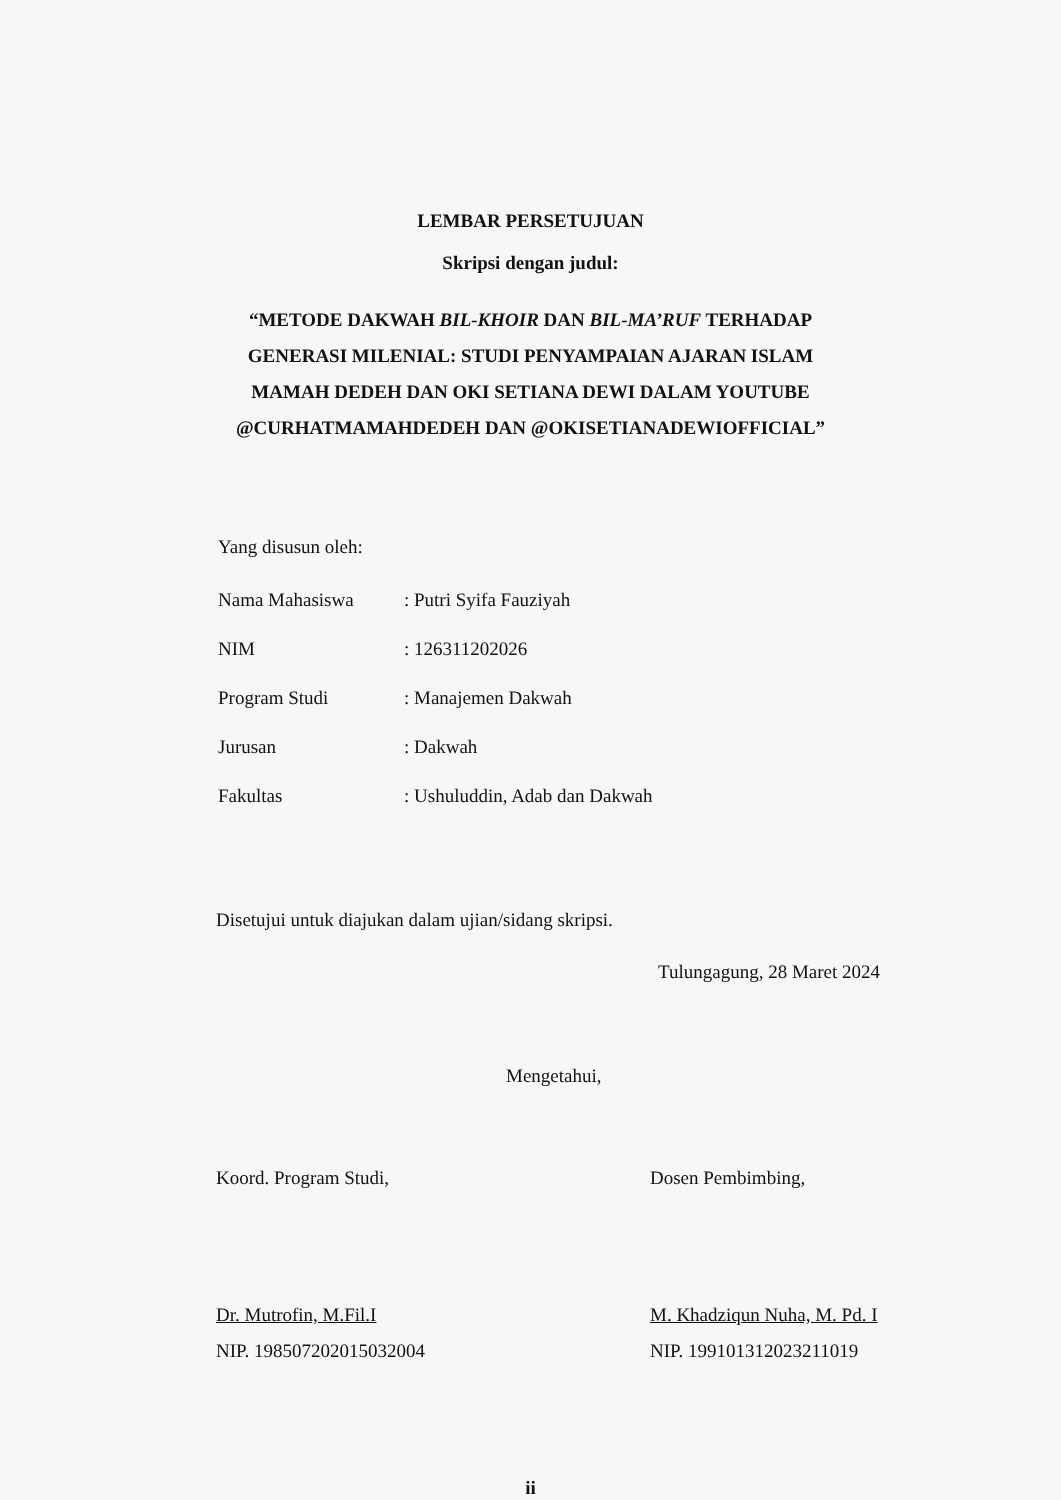LEMBAR PERSETUJUAN
Skripsi dengan judul:
“METODE DAKWAH BIL-KHOIR DAN BIL-MA’RUF TERHADAP GENERASI MILENIAL: STUDI PENYAMPAIAN AJARAN ISLAM MAMAH DEDEH DAN OKI SETIANA DEWI DALAM YOUTUBE @CURHATMAMAHDEDEH DAN @OKISETIANADEWIOFFICIAL”
Yang disusun oleh:
| Nama Mahasiswa | : Putri Syifa Fauziyah |
| NIM | : 126311202026 |
| Program Studi | : Manajemen Dakwah |
| Jurusan | : Dakwah |
| Fakultas | : Ushuluddin, Adab dan Dakwah |
Disetujui untuk diajukan dalam ujian/sidang skripsi.
Tulungagung, 28 Maret 2024
Mengetahui,
Koord. Program Studi,
Dr. Mutrofin, M.Fil.I
NIP. 198507202015032004
Dosen Pembimbing,
M. Khadziqun Nuha, M. Pd. I
NIP. 199101312023211019
ii